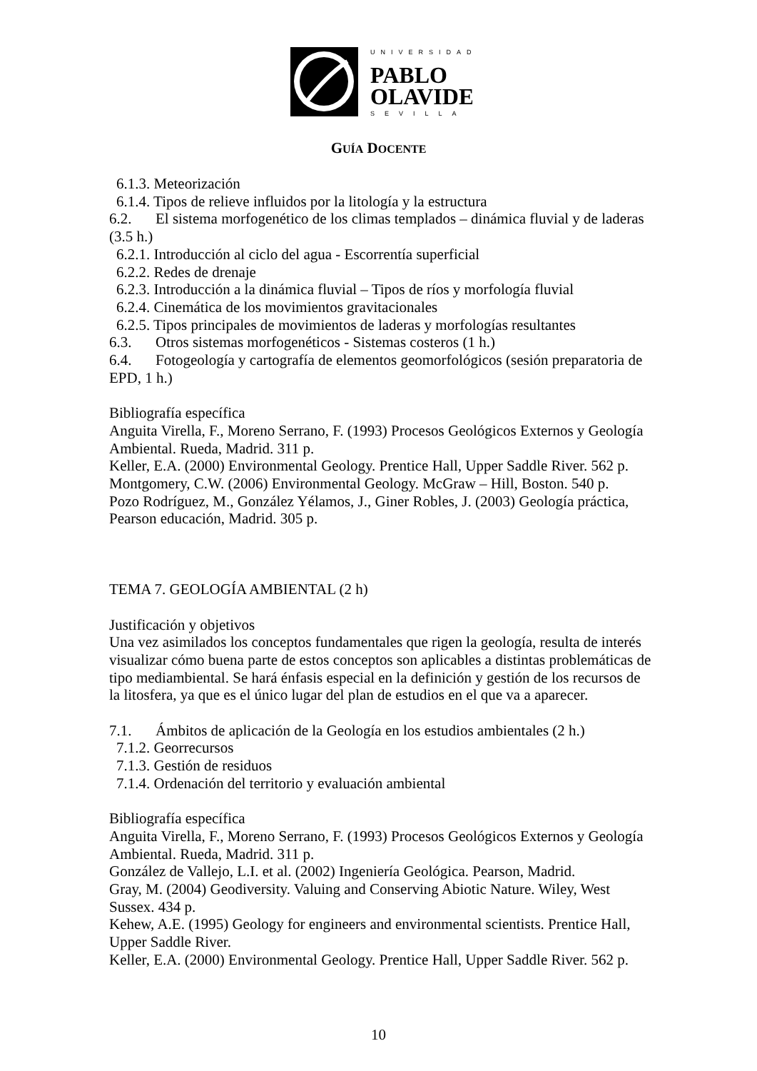UNIVERSIDAD
PABLO
OLAVIDE
SEVILLA
GUÍA DOCENTE
6.1.3. Meteorización
6.1.4. Tipos de relieve influidos por la litología y la estructura
6.2. El sistema morfogenético de los climas templados – dinámica fluvial y de laderas (3.5 h.)
6.2.1. Introducción al ciclo del agua - Escorrentía superficial
6.2.2. Redes de drenaje
6.2.3. Introducción a la dinámica fluvial – Tipos de ríos y morfología fluvial
6.2.4. Cinemática de los movimientos gravitacionales
6.2.5. Tipos principales de movimientos de laderas y morfologías resultantes
6.3. Otros sistemas morfogenéticos - Sistemas costeros (1 h.)
6.4. Fotogeología y cartografía de elementos geomorfológicos (sesión preparatoria de EPD, 1 h.)
Bibliografía específica
Anguita Virella, F., Moreno Serrano, F. (1993) Procesos Geológicos Externos y Geología Ambiental. Rueda, Madrid. 311 p.
Keller, E.A. (2000) Environmental Geology. Prentice Hall, Upper Saddle River. 562 p.
Montgomery, C.W. (2006) Environmental Geology. McGraw – Hill, Boston. 540 p.
Pozo Rodríguez, M., González Yélamos, J., Giner Robles, J. (2003) Geología práctica, Pearson educación, Madrid. 305 p.
TEMA 7. GEOLOGÍA AMBIENTAL (2 h)
Justificación y objetivos
Una vez asimilados los conceptos fundamentales que rigen la geología, resulta de interés visualizar cómo buena parte de estos conceptos son aplicables a distintas problemáticas de tipo mediambiental. Se hará énfasis especial en la definición y gestión de los recursos de la litosfera, ya que es el único lugar del plan de estudios en el que va a aparecer.
7.1. Ámbitos de aplicación de la Geología en los estudios ambientales (2 h.)
7.1.2. Georrecursos
7.1.3. Gestión de residuos
7.1.4. Ordenación del territorio y evaluación ambiental
Bibliografía específica
Anguita Virella, F., Moreno Serrano, F. (1993) Procesos Geológicos Externos y Geología Ambiental. Rueda, Madrid. 311 p.
González de Vallejo, L.I. et al. (2002) Ingeniería Geológica. Pearson, Madrid.
Gray, M. (2004) Geodiversity. Valuing and Conserving Abiotic Nature. Wiley, West Sussex. 434 p.
Kehew, A.E. (1995) Geology for engineers and environmental scientists. Prentice Hall, Upper Saddle River.
Keller, E.A. (2000) Environmental Geology. Prentice Hall, Upper Saddle River. 562 p.
10